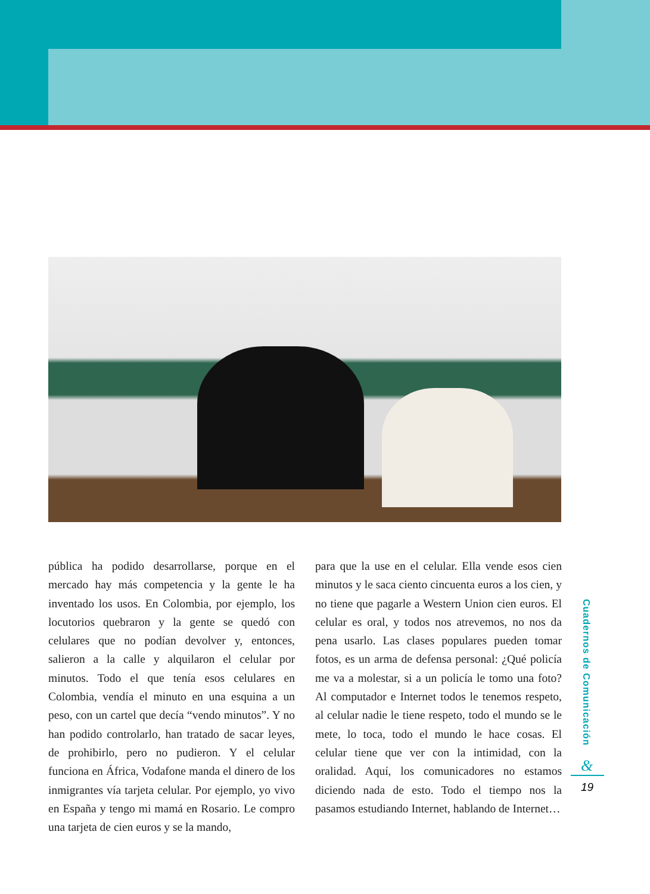pública ha podido desarrollarse, porque en el mercado hay más competencia y la gente le ha inventado los usos. En Colombia, por ejemplo, los locutorios quebraron y la gente se quedó con celulares que no podían devolver y, entonces, salieron a la calle y alquilaron el celular por minutos. Todo el que tenía esos celulares en Colombia, vendía el minuto en una esquina a un peso, con un cartel que decía “vendo minutos”. Y no han podido controlarlo, han tratado de sacar leyes, de prohibirlo, pero no pudieron. Y el celular funciona en África, Vodafone manda el dinero de los inmigrantes vía tarjeta celular. Por ejemplo, yo vivo en España y tengo mi mamá en Rosario. Le compro una tarjeta de cien euros y se la mando,
para que la use en el celular. Ella vende esos cien minutos y le saca ciento cincuenta euros a los cien, y no tiene que pagarle a Western Union cien euros. El celular es oral, y todos nos atrevemos, no nos da pena usarlo. Las clases populares pueden tomar fotos, es un arma de defensa personal: ¿Qué policía me va a molestar, si a un policía le tomo una foto? Al computador e Internet todos le tenemos respeto, al celular nadie le tiene respeto, todo el mundo se le mete, lo toca, todo el mundo le hace cosas. El celular tiene que ver con la intimidad, con la oralidad. Aquí, los comunicadores no estamos diciendo nada de esto. Todo el tiempo nos la pasamos estudiando Internet, hablando de Internet…
Cuadernos de Comunicación
&
19